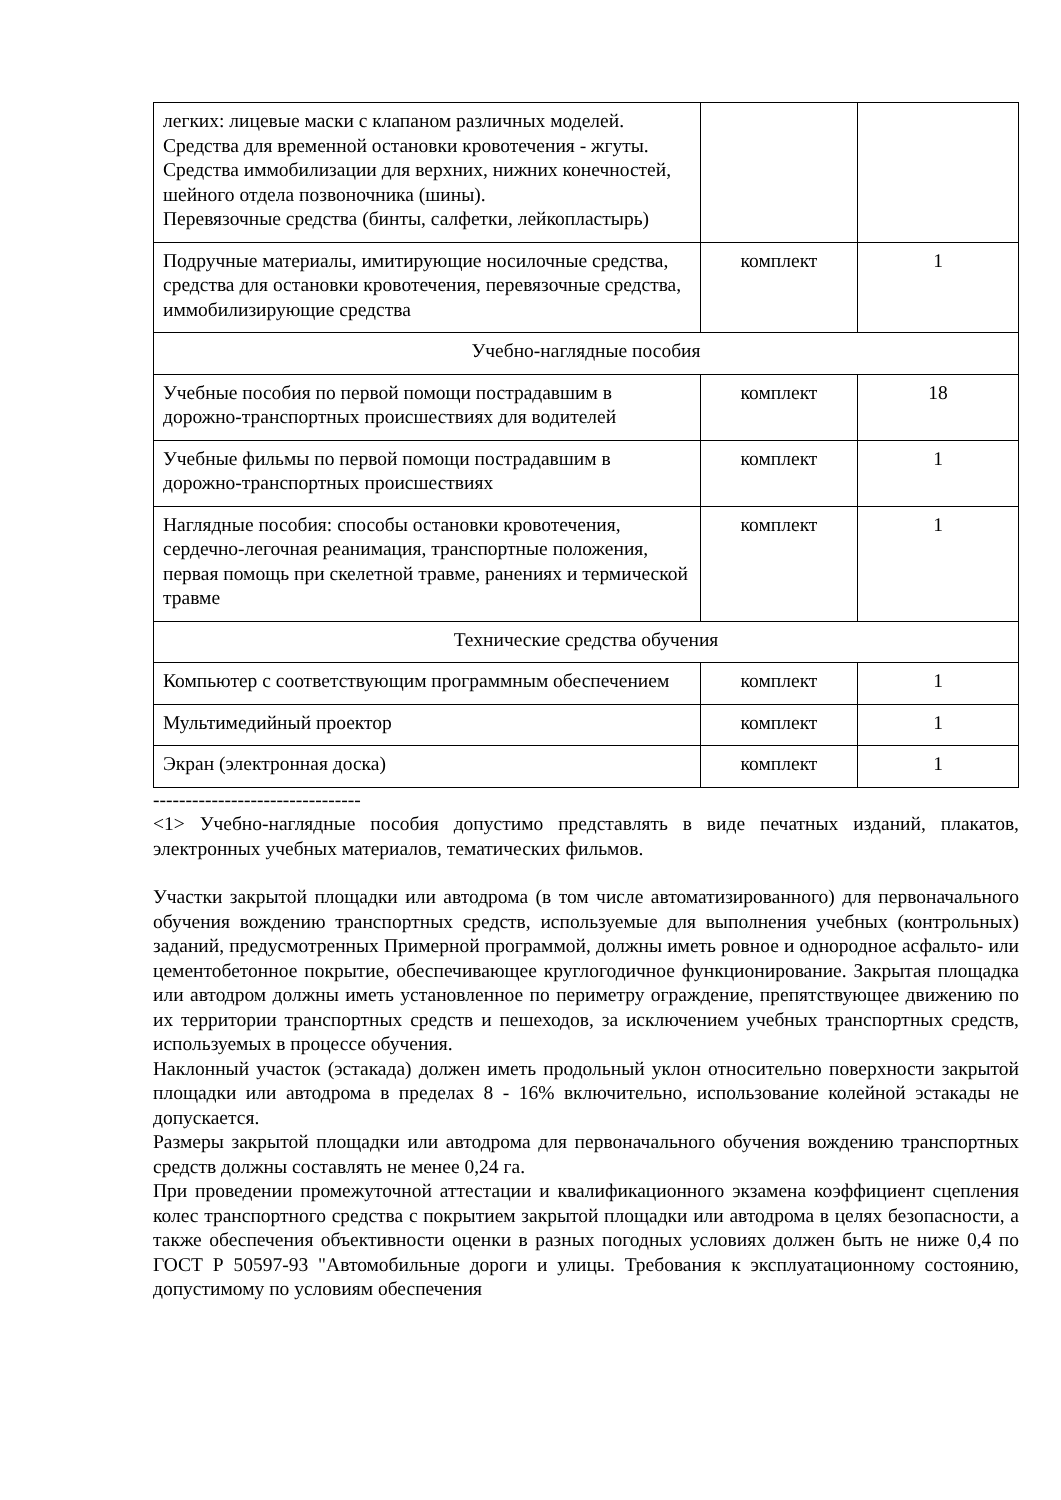| легких: лицевые маски с клапаном различных моделей. Средства для временной остановки кровотечения - жгуты. Средства иммобилизации для верхних, нижних конечностей, шейного отдела позвоночника (шины). Перевязочные средства (бинты, салфетки, лейкопластырь) | | |
| Подручные материалы, имитирующие носилочные средства, средства для остановки кровотечения, перевязочные средства, иммобилизирующие средства | комплект | 1 |
| Учебно-наглядные пособия | | |
| Учебные пособия по первой помощи пострадавшим в дорожно-транспортных происшествиях для водителей | комплект | 18 |
| Учебные фильмы по первой помощи пострадавшим в дорожно-транспортных происшествиях | комплект | 1 |
| Наглядные пособия: способы остановки кровотечения, сердечно-легочная реанимация, транспортные положения, первая помощь при скелетной травме, ранениях и термической травме | комплект | 1 |
| Технические средства обучения | | |
| Компьютер с соответствующим программным обеспечением | комплект | 1 |
| Мультимедийный проектор | комплект | 1 |
| Экран (электронная доска) | комплект | 1 |
--------------------------------
<1> Учебно-наглядные пособия допустимо представлять в виде печатных изданий, плакатов, электронных учебных материалов, тематических фильмов.
Участки закрытой площадки или автодрома (в том числе автоматизированного) для первоначального обучения вождению транспортных средств, используемые для выполнения учебных (контрольных) заданий, предусмотренных Примерной программой, должны иметь ровное и однородное асфальто- или цементобетонное покрытие, обеспечивающее круглогодичное функционирование. Закрытая площадка или автодром должны иметь установленное по периметру ограждение, препятствующее движению по их территории транспортных средств и пешеходов, за исключением учебных транспортных средств, используемых в процессе обучения.
Наклонный участок (эстакада) должен иметь продольный уклон относительно поверхности закрытой площадки или автодрома в пределах 8 - 16% включительно, использование колейной эстакады не допускается.
Размеры закрытой площадки или автодрома для первоначального обучения вождению транспортных средств должны составлять не менее 0,24 га.
При проведении промежуточной аттестации и квалификационного экзамена коэффициент сцепления колес транспортного средства с покрытием закрытой площадки или автодрома в целях безопасности, а также обеспечения объективности оценки в разных погодных условиях должен быть не ниже 0,4 по ГОСТ Р 50597-93 "Автомобильные дороги и улицы. Требования к эксплуатационному состоянию, допустимому по условиям обеспечения